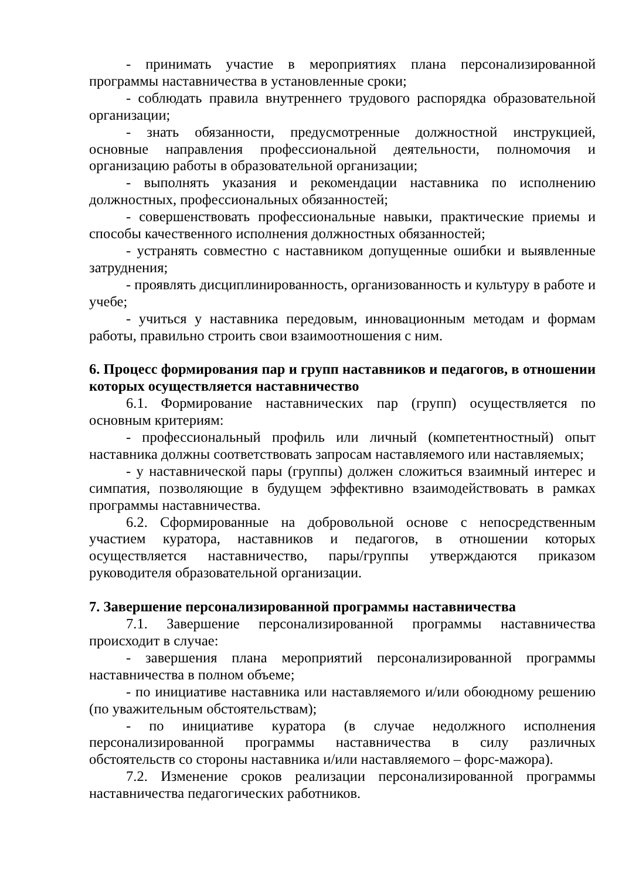- принимать участие в мероприятиях плана персонализированной программы наставничества в установленные сроки;
- соблюдать правила внутреннего трудового распорядка образовательной организации;
- знать обязанности, предусмотренные должностной инструкцией, основные направления профессиональной деятельности, полномочия и организацию работы в образовательной организации;
- выполнять указания и рекомендации наставника по исполнению должностных, профессиональных обязанностей;
- совершенствовать профессиональные навыки, практические приемы и способы качественного исполнения должностных обязанностей;
- устранять совместно с наставником допущенные ошибки и выявленные затруднения;
- проявлять дисциплинированность, организованность и культуру в работе и учебе;
- учиться у наставника передовым, инновационным методам и формам работы, правильно строить свои взаимоотношения с ним.
6. Процесс формирования пар и групп наставников и педагогов, в отношении которых осуществляется наставничество
6.1. Формирование наставнических пар (групп) осуществляется по основным критериям:
- профессиональный профиль или личный (компетентностный) опыт наставника должны соответствовать запросам наставляемого или наставляемых;
- у наставнической пары (группы) должен сложиться взаимный интерес и симпатия, позволяющие в будущем эффективно взаимодействовать в рамках программы наставничества.
6.2. Сформированные на добровольной основе с непосредственным участием куратора, наставников и педагогов, в отношении которых осуществляется наставничество, пары/группы утверждаются приказом руководителя образовательной организации.
7. Завершение персонализированной программы наставничества
7.1. Завершение персонализированной программы наставничества происходит в случае:
- завершения плана мероприятий персонализированной программы наставничества в полном объеме;
- по инициативе наставника или наставляемого и/или обоюдному решению (по уважительным обстоятельствам);
- по инициативе куратора (в случае недолжного исполнения персонализированной программы наставничества в силу различных обстоятельств со стороны наставника и/или наставляемого – форс-мажора).
7.2. Изменение сроков реализации персонализированной программы наставничества педагогических работников.